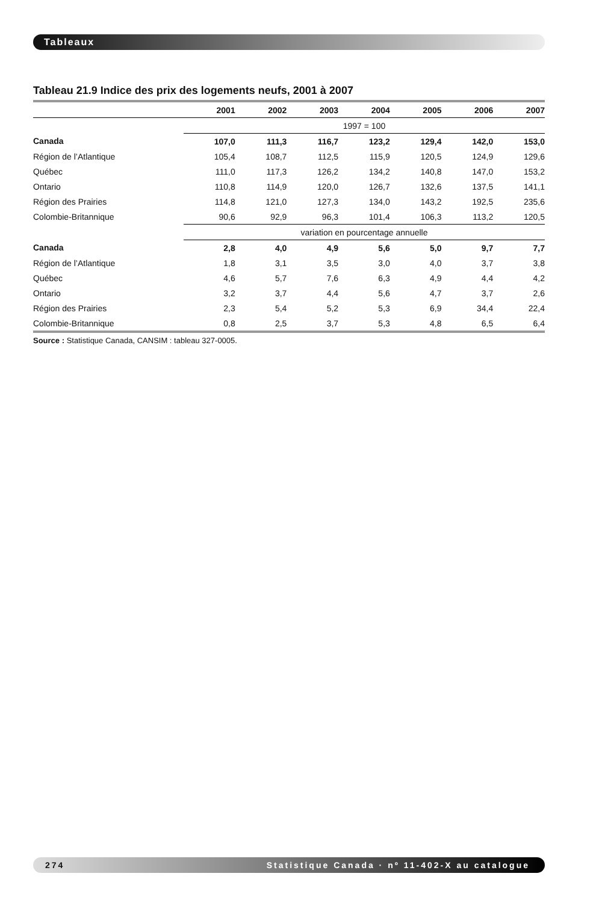Tableaux
Tableau 21.9 Indice des prix des logements neufs, 2001 à 2007
| | 2001 | 2002 | 2003 | 2004 | 2005 | 2006 | 2007 |
| --- | --- | --- | --- | --- | --- | --- | --- |
| | 1997 = 100 | | | | | | |
| Canada | 107,0 | 111,3 | 116,7 | 123,2 | 129,4 | 142,0 | 153,0 |
| Région de l’Atlantique | 105,4 | 108,7 | 112,5 | 115,9 | 120,5 | 124,9 | 129,6 |
| Québec | 111,0 | 117,3 | 126,2 | 134,2 | 140,8 | 147,0 | 153,2 |
| Ontario | 110,8 | 114,9 | 120,0 | 126,7 | 132,6 | 137,5 | 141,1 |
| Région des Prairies | 114,8 | 121,0 | 127,3 | 134,0 | 143,2 | 192,5 | 235,6 |
| Colombie-Britannique | 90,6 | 92,9 | 96,3 | 101,4 | 106,3 | 113,2 | 120,5 |
| | variation en pourcentage annuelle | | | | | | |
| Canada | 2,8 | 4,0 | 4,9 | 5,6 | 5,0 | 9,7 | 7,7 |
| Région de l’Atlantique | 1,8 | 3,1 | 3,5 | 3,0 | 4,0 | 3,7 | 3,8 |
| Québec | 4,6 | 5,7 | 7,6 | 6,3 | 4,9 | 4,4 | 4,2 |
| Ontario | 3,2 | 3,7 | 4,4 | 5,6 | 4,7 | 3,7 | 2,6 |
| Région des Prairies | 2,3 | 5,4 | 5,2 | 5,3 | 6,9 | 34,4 | 22,4 |
| Colombie-Britannique | 0,8 | 2,5 | 3,7 | 5,3 | 4,8 | 6,5 | 6,4 |
Source : Statistique Canada, CANSIM : tableau 327-0005.
274 Statistique Canada · nº 11-402-X au catalogue